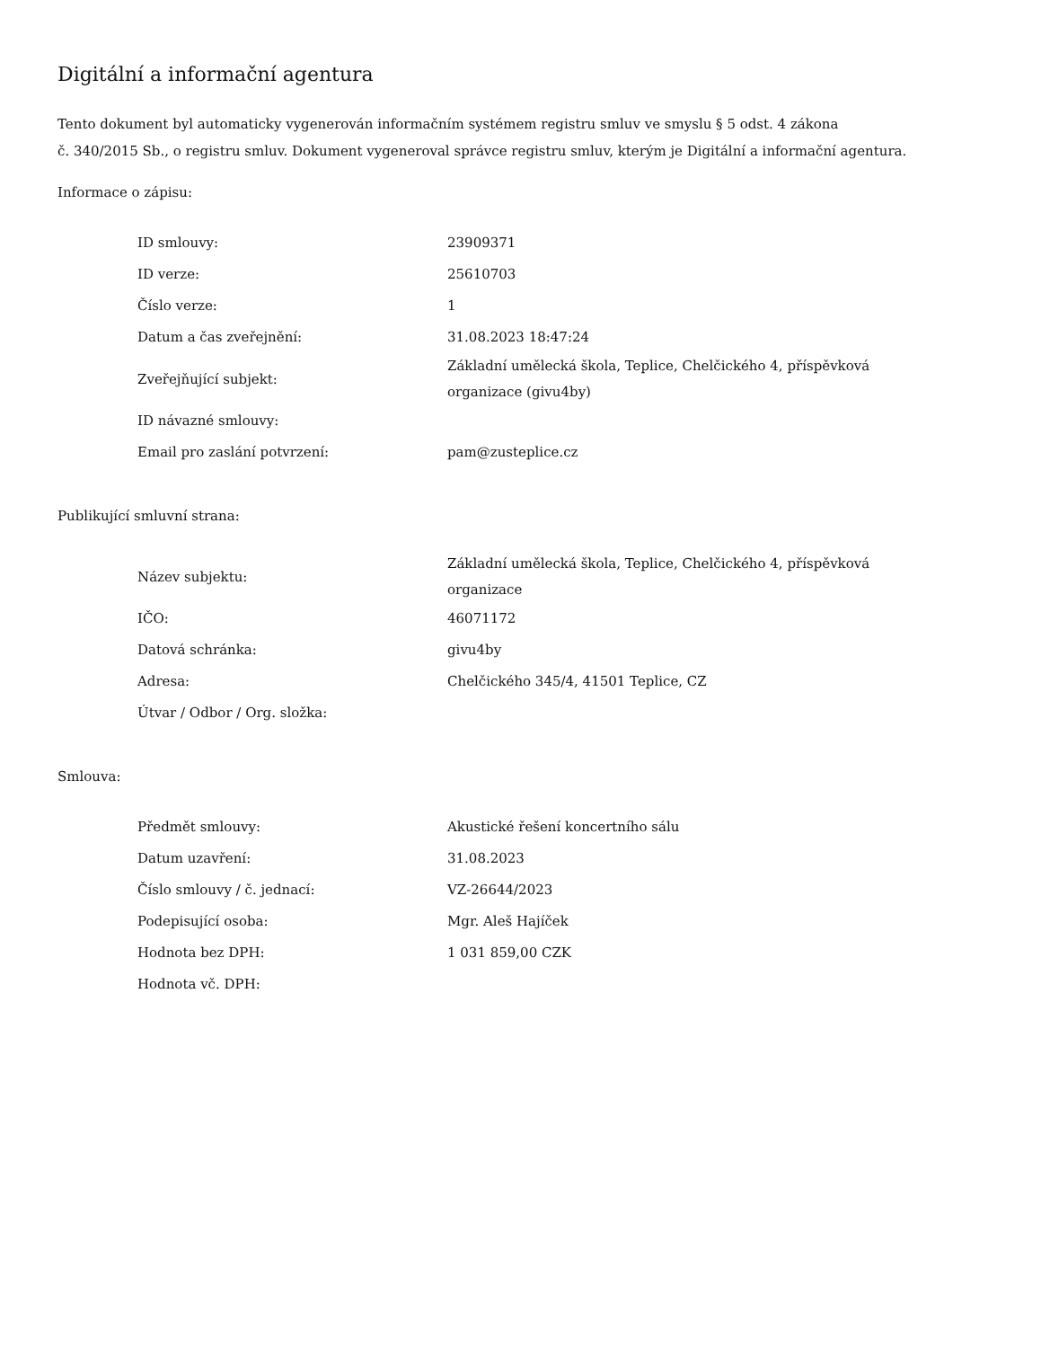Digitální a informační agentura
Tento dokument byl automaticky vygenerován informačním systémem registru smluv ve smyslu § 5 odst. 4 zákona
č. 340/2015 Sb., o registru smluv. Dokument vygeneroval správce registru smluv, kterým je Digitální a informační agentura.
Informace o zápisu:
| ID smlouvy: | 23909371 |
| ID verze: | 25610703 |
| Číslo verze: | 1 |
| Datum a čas zveřejnění: | 31.08.2023 18:47:24 |
| Zveřejňující subjekt: | Základní umělecká škola, Teplice, Chelčického 4, příspěvková organizace (givu4by) |
| ID návazné smlouvy: | |
| Email pro zaslání potvrzení: | pam@zusteplice.cz |
Publikující smluvní strana:
| Název subjektu: | Základní umělecká škola, Teplice, Chelčického 4, příspěvková organizace |
| IČO: | 46071172 |
| Datová schránka: | givu4by |
| Adresa: | Chelčického 345/4, 41501 Teplice, CZ |
| Útvar / Odbor / Org. složka: | |
Smlouva:
| Předmět smlouvy: | Akustické řešení koncertního sálu |
| Datum uzavření: | 31.08.2023 |
| Číslo smlouvy / č. jednací: | VZ-26644/2023 |
| Podepisující osoba: | Mgr. Aleš Hajíček |
| Hodnota bez DPH: | 1 031 859,00 CZK |
| Hodnota vč. DPH: | |